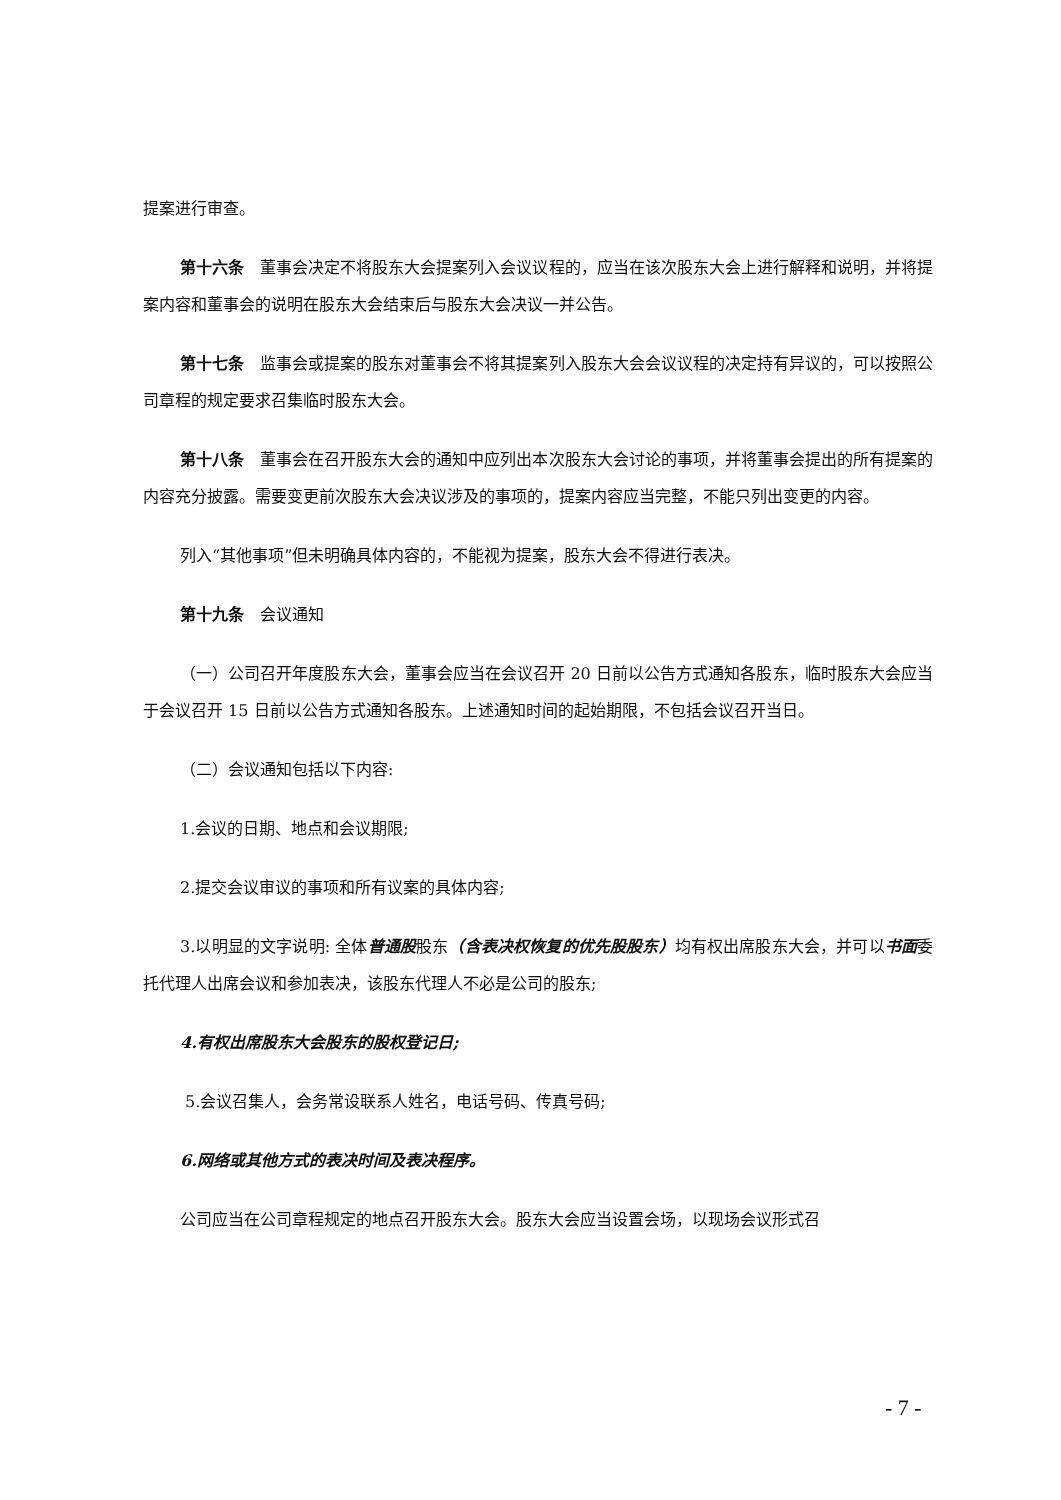提案进行审查。
第十六条　董事会决定不将股东大会提案列入会议议程的，应当在该次股东大会上进行解释和说明，并将提案内容和董事会的说明在股东大会结束后与股东大会决议一并公告。
第十七条　监事会或提案的股东对董事会不将其提案列入股东大会会议议程的决定持有异议的，可以按照公司章程的规定要求召集临时股东大会。
第十八条　董事会在召开股东大会的通知中应列出本次股东大会讨论的事项，并将董事会提出的所有提案的内容充分披露。需要变更前次股东大会决议涉及的事项的，提案内容应当完整，不能只列出变更的内容。
列入“其他事项”但未明确具体内容的，不能视为提案，股东大会不得进行表决。
第十九条　会议通知
（一）公司召开年度股东大会，董事会应当在会议召开 20 日前以公告方式通知各股东，临时股东大会应当于会议召开 15 日前以公告方式通知各股东。上述通知时间的起始期限，不包括会议召开当日。
（二）会议通知包括以下内容:
1.会议的日期、地点和会议期限;
2.提交会议审议的事项和所有议案的具体内容;
3.以明显的文字说明: 全体普通股股东（含表决权恢复的优先股股东）均有权出席股东大会，并可以书面委托代理人出席会议和参加表决，该股东代理人不必是公司的股东;
4.有权出席股东大会股东的股权登记日;
5.会议召集人，会务常设联系人姓名，电话号码、传真号码;
6.网络或其他方式的表决时间及表决程序。
公司应当在公司章程规定的地点召开股东大会。股东大会应当设置会场，以现场会议形式召
- 7 -